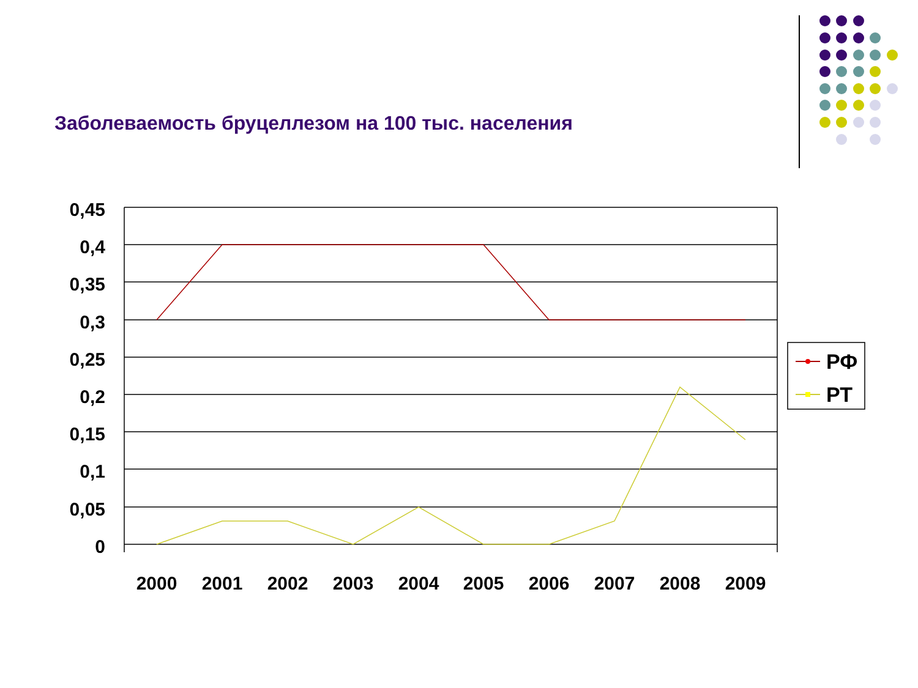Заболеваемость бруцеллезом на 100 тыс. населения
0,45
0,4
0,35
0,3
0,25
0,2
0,15
0,1
0,05
0
2000
2001
2002
2003
2004
2005
2006
2007
2008
2009
РФ
РТ